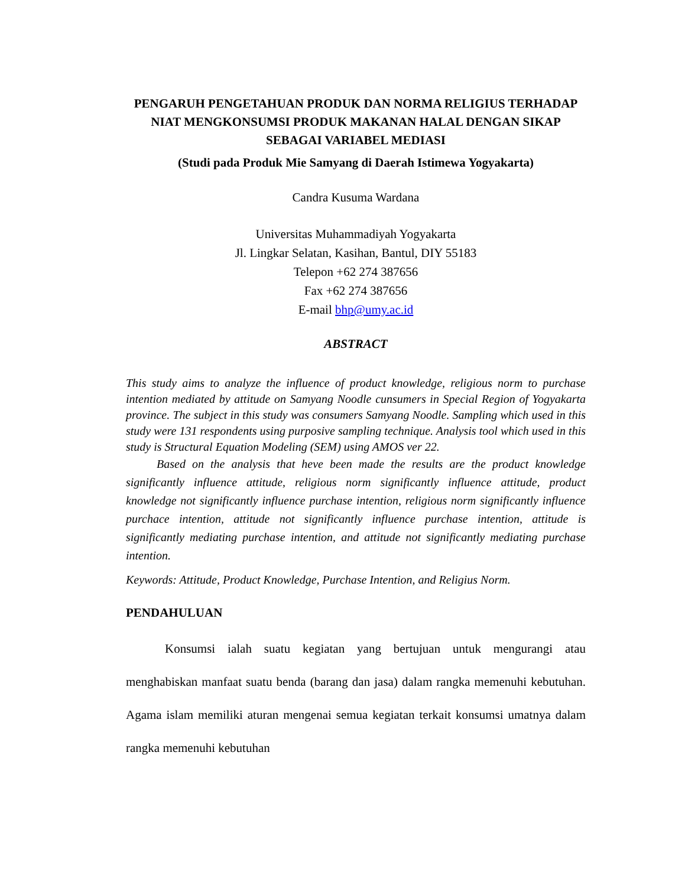PENGARUH PENGETAHUAN PRODUK DAN NORMA RELIGIUS TERHADAP NIAT MENGKONSUMSI PRODUK MAKANAN HALAL DENGAN SIKAP SEBAGAI VARIABEL MEDIASI
(Studi pada Produk Mie Samyang di Daerah Istimewa Yogyakarta)
Candra Kusuma Wardana
Universitas Muhammadiyah Yogyakarta
Jl. Lingkar Selatan, Kasihan, Bantul, DIY 55183
Telepon +62 274 387656
Fax +62 274 387656
E-mail bhp@umy.ac.id
ABSTRACT
This study aims to analyze the influence of product knowledge, religious norm to purchase intention mediated by attitude on Samyang Noodle cunsumers in Special Region of Yogyakarta province. The subject in this study was consumers Samyang Noodle. Sampling which used in this study were 131 respondents using purposive sampling technique. Analysis tool which used in this study is Structural Equation Modeling (SEM) using AMOS ver 22.
Based on the analysis that heve been made the results are the product knowledge significantly influence attitude, religious norm significantly influence attitude, product knowledge not significantly influence purchase intention, religious norm significantly influence purchace intention, attitude not significantly influence purchase intention, attitude is significantly mediating purchase intention, and attitude not significantly mediating purchase intention.
Keywords: Attitude, Product Knowledge, Purchase Intention, and Religius Norm.
PENDAHULUAN
Konsumsi ialah suatu kegiatan yang bertujuan untuk mengurangi atau menghabiskan manfaat suatu benda (barang dan jasa) dalam rangka memenuhi kebutuhan. Agama islam memiliki aturan mengenai semua kegiatan terkait konsumsi umatnya dalam rangka memenuhi kebutuhan